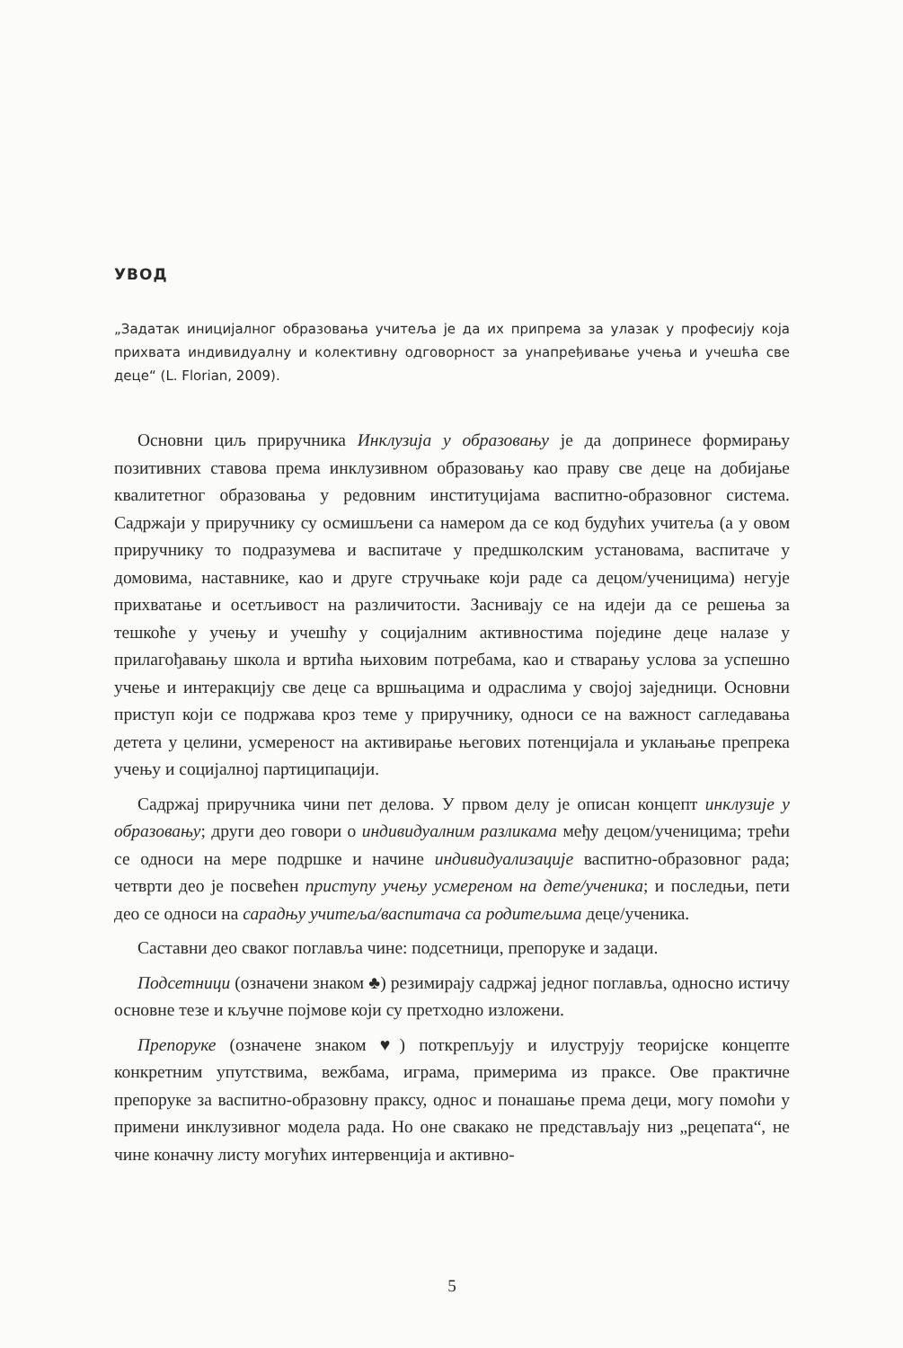УВОД
„Задатак иницијалног образовања учитеља је да их припрема за улазак у професију која прихвата индивидуалну и колективну одговорност за унапређивање учења и учешћа све деце“ (L. Florian, 2009).
Основни циљ приручника Инклузија у образовању је да допринесе формирању позитивних ставова према инклузивном образовању као праву све деце на добијање квалитетног образовања у редовним институцијама васпитно-образовног система. Садржаји у приручнику су осмишљени са намером да се код будућих учитеља (а у овом приручнику то подразумева и васпитаче у предшколским установама, васпитаче у домовима, наставнике, као и друге стручњаке који раде са децом/ученицима) негује прихватање и осетљивост на различитости. Заснивају се на идеји да се решења за тешкоће у учењу и учешћу у социјалним активностима поједине деце налазе у прилагођавању школа и вртића њиховим потребама, као и стварању услова за успешно учење и интеракцију све деце са вршњацима и одраслима у својој заједници. Основни приступ који се подржава кроз теме у приручнику, односи се на важност сагледавања детета у целини, усмереност на активирање његових потенцијала и уклањање препрека учењу и социјалној партиципацији.
Садржај приручника чини пет делова. У првом делу је описан концепт инклузије у образовању; други део говори о индивидуалним разликама међу децом/ученицима; трећи се односи на мере подршке и начине индивидуализације васпитно-образовног рада; четврти део је посвећен приступу учењу усмереном на дете/ученика; и последњи, пети део се односи на сарадњу учитеља/васпитача са родитељима деце/ученика.
Саставни део сваког поглавља чине: подсетници, препоруке и задаци.
Подсетници (означени знаком ♣) резимирају садржај једног поглавља, односно истичу основне тезе и кључне појмове који су претходно изложени.
Препоруке (означене знаком ♥) поткрепљују и илуструју теоријске концепте конкретним упутствима, вежбама, играма, примерима из праксе. Ове практичне препоруке за васпитно-образовну праксу, однос и понашање према деци, могу помоћи у примени инклузивног модела рада. Но оне свакако не представљају низ „рецепата“, не чине коначну листу могућих интервенција и активно-
5